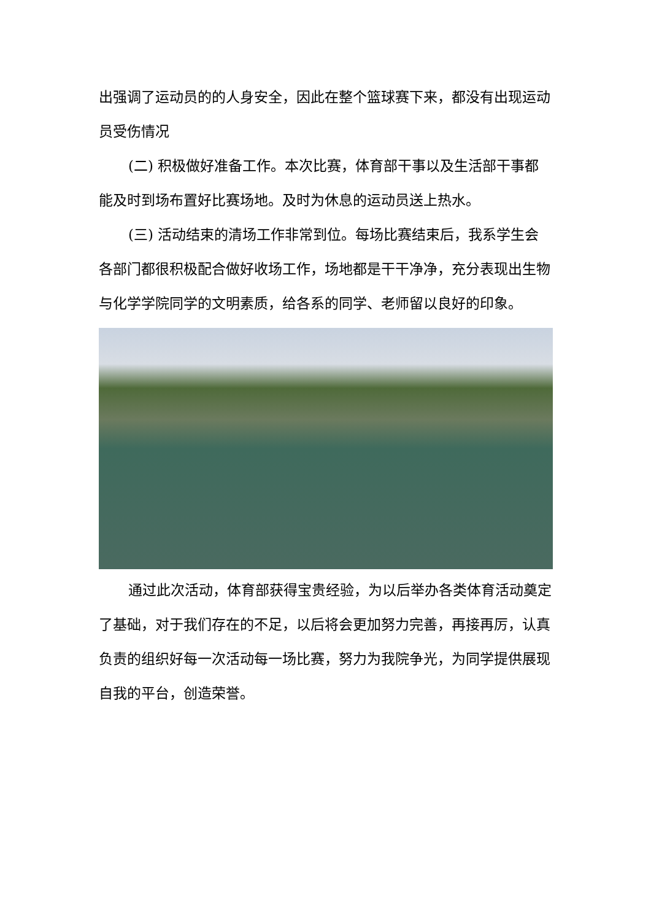出强调了运动员的的人身安全，因此在整个篮球赛下来，都没有出现运动员受伤情况
(二) 积极做好准备工作。本次比赛，体育部干事以及生活部干事都能及时到场布置好比赛场地。及时为休息的运动员送上热水。
(三) 活动结束的清场工作非常到位。每场比赛结束后，我系学生会各部门都很积极配合做好收场工作，场地都是干干净净，充分表现出生物与化学学院同学的文明素质，给各系的同学、老师留以良好的印象。
通过此次活动，体育部获得宝贵经验，为以后举办各类体育活动奠定了基础，对于我们存在的不足，以后将会更加努力完善，再接再厉，认真负责的组织好每一次活动每一场比赛，努力为我院争光，为同学提供展现自我的平台，创造荣誉。